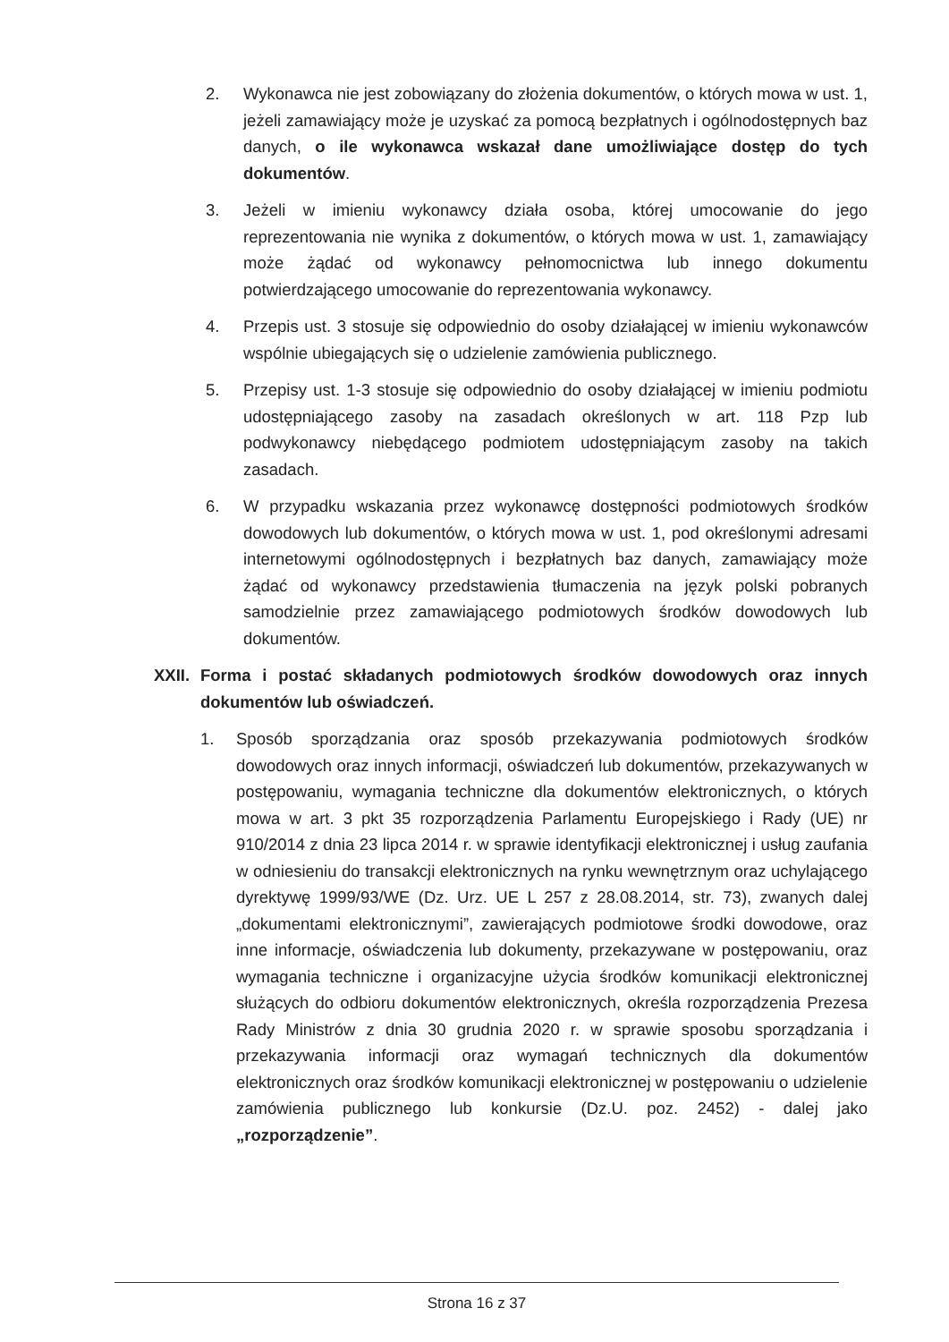2. Wykonawca nie jest zobowiązany do złożenia dokumentów, o których mowa w ust. 1, jeżeli zamawiający może je uzyskać za pomocą bezpłatnych i ogólnodostępnych baz danych, o ile wykonawca wskazał dane umożliwiające dostęp do tych dokumentów.
3. Jeżeli w imieniu wykonawcy działa osoba, której umocowanie do jego reprezentowania nie wynika z dokumentów, o których mowa w ust. 1, zamawiający może żądać od wykonawcy pełnomocnictwa lub innego dokumentu potwierdzającego umocowanie do reprezentowania wykonawcy.
4. Przepis ust. 3 stosuje się odpowiednio do osoby działającej w imieniu wykonawców wspólnie ubiegających się o udzielenie zamówienia publicznego.
5. Przepisy ust. 1-3 stosuje się odpowiednio do osoby działającej w imieniu podmiotu udostępniającego zasoby na zasadach określonych w art. 118 Pzp lub podwykonawcy niebędącego podmiotem udostępniającym zasoby na takich zasadach.
6. W przypadku wskazania przez wykonawcę dostępności podmiotowych środków dowodowych lub dokumentów, o których mowa w ust. 1, pod określonymi adresami internetowymi ogólnodostępnych i bezpłatnych baz danych, zamawiający może żądać od wykonawcy przedstawienia tłumaczenia na język polski pobranych samodzielnie przez zamawiającego podmiotowych środków dowodowych lub dokumentów.
XXII.
Forma i postać składanych podmiotowych środków dowodowych oraz innych dokumentów lub oświadczeń.
1. Sposób sporządzania oraz sposób przekazywania podmiotowych środków dowodowych oraz innych informacji, oświadczeń lub dokumentów, przekazywanych w postępowaniu, wymagania techniczne dla dokumentów elektronicznych, o których mowa w art. 3 pkt 35 rozporządzenia Parlamentu Europejskiego i Rady (UE) nr 910/2014 z dnia 23 lipca 2014 r. w sprawie identyfikacji elektronicznej i usług zaufania w odniesieniu do transakcji elektronicznych na rynku wewnętrznym oraz uchylającego dyrektywę 1999/93/WE (Dz. Urz. UE L 257 z 28.08.2014, str. 73), zwanych dalej „dokumentami elektronicznymi”, zawierających podmiotowe środki dowodowe, oraz inne informacje, oświadczenia lub dokumenty, przekazywane w postępowaniu, oraz wymagania techniczne i organizacyjne użycia środków komunikacji elektronicznej służących do odbioru dokumentów elektronicznych, określa rozporządzenia Prezesa Rady Ministrów z dnia 30 grudnia 2020 r. w sprawie sposobu sporządzania i przekazywania informacji oraz wymagań technicznych dla dokumentów elektronicznych oraz środków komunikacji elektronicznej w postępowaniu o udzielenie zamówienia publicznego lub konkursie (Dz.U. poz. 2452) - dalej jako „rozporządzenie”.
Strona 16 z 37